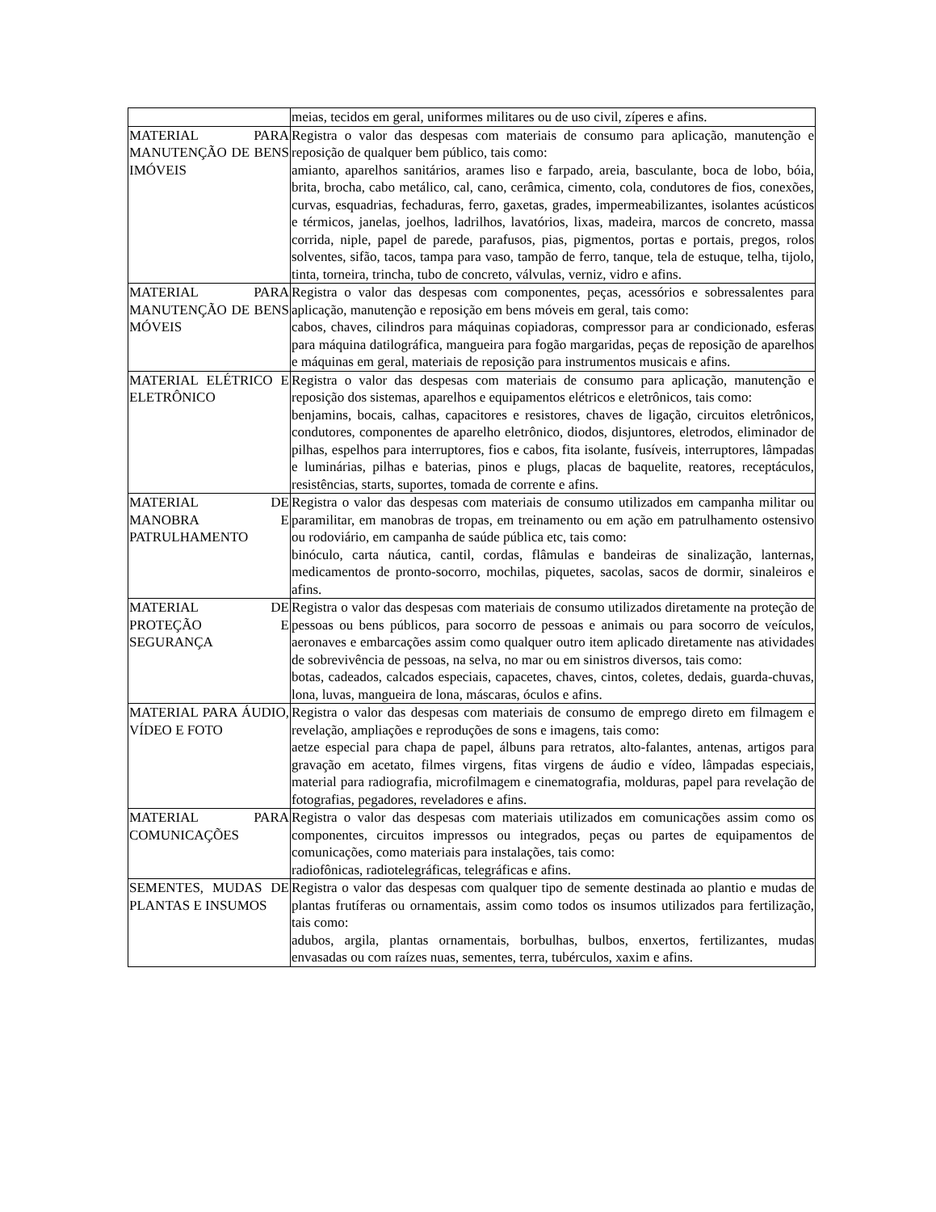| | meias, tecidos em geral, uniformes militares ou de uso civil, zíperes e afins. |
| MATERIAL PARA MANUTENÇÃO DE BENS IMÓVEIS | Registra o valor das despesas com materiais de consumo para aplicação, manutenção e reposição de qualquer bem público, tais como: amianto, aparelhos sanitários, arames liso e farpado, areia, basculante, boca de lobo, bóia, brita, brocha, cabo metálico, cal, cano, cerâmica, cimento, cola, condutores de fios, conexões, curvas, esquadrias, fechaduras, ferro, gaxetas, grades, impermeabilizantes, isolantes acústicos e térmicos, janelas, joelhos, ladrilhos, lavatórios, lixas, madeira, marcos de concreto, massa corrida, niple, papel de parede, parafusos, pias, pigmentos, portas e portais, pregos, rolos solventes, sifão, tacos, tampa para vaso, tampão de ferro, tanque, tela de estuque, telha, tijolo, tinta, torneira, trincha, tubo de concreto, válvulas, verniz, vidro e afins. |
| MATERIAL PARA MANUTENÇÃO DE BENS MÓVEIS | Registra o valor das despesas com componentes, peças, acessórios e sobressalentes para aplicação, manutenção e reposição em bens móveis em geral, tais como: cabos, chaves, cilindros para máquinas copiadoras, compressor para ar condicionado, esferas para máquina datilográfica, mangueira para fogão margaridas, peças de reposição de aparelhos e máquinas em geral, materiais de reposição para instrumentos musicais e afins. |
| MATERIAL ELÉTRICO E ELETRÔNICO | Registra o valor das despesas com materiais de consumo para aplicação, manutenção e reposição dos sistemas, aparelhos e equipamentos elétricos e eletrônicos, tais como: benjamins, bocais, calhas, capacitores e resistores, chaves de ligação, circuitos eletrônicos, condutores, componentes de aparelho eletrônico, diodos, disjuntores, eletrodos, eliminador de pilhas, espelhos para interruptores, fios e cabos, fita isolante, fusíveis, interruptores, lâmpadas e luminárias, pilhas e baterias, pinos e plugs, placas de baquelite, reatores, receptáculos, resistências, starts, suportes, tomada de corrente e afins. |
| MATERIAL DE MANOBRA E PATRULHAMENTO | Registra o valor das despesas com materiais de consumo utilizados em campanha militar ou paramilitar, em manobras de tropas, em treinamento ou em ação em patrulhamento ostensivo ou rodoviário, em campanha de saúde pública etc, tais como: binóculo, carta náutica, cantil, cordas, flâmulas e bandeiras de sinalização, lanternas, medicamentos de pronto-socorro, mochilas, piquetes, sacolas, sacos de dormir, sinaleiros e afins. |
| MATERIAL DE PROTEÇÃO E SEGURANÇA | Registra o valor das despesas com materiais de consumo utilizados diretamente na proteção de pessoas ou bens públicos, para socorro de pessoas e animais ou para socorro de veículos, aeronaves e embarcações assim como qualquer outro item aplicado diretamente nas atividades de sobrevivência de pessoas, na selva, no mar ou em sinistros diversos, tais como: botas, cadeados, calcados especiais, capacetes, chaves, cintos, coletes, dedais, guarda-chuvas, lona, luvas, mangueira de lona, máscaras, óculos e afins. |
| MATERIAL PARA ÁUDIO, VÍDEO E FOTO | Registra o valor das despesas com materiais de consumo de emprego direto em filmagem e revelação, ampliações e reproduções de sons e imagens, tais como: aetze especial para chapa de papel, álbuns para retratos, alto-falantes, antenas, artigos para gravação em acetato, filmes virgens, fitas virgens de áudio e vídeo, lâmpadas especiais, material para radiografia, microfilmagem e cinematografia, molduras, papel para revelação de fotografias, pegadores, reveladores e afins. |
| MATERIAL PARA COMUNICAÇÕES | Registra o valor das despesas com materiais utilizados em comunicações assim como os componentes, circuitos impressos ou integrados, peças ou partes de equipamentos de comunicações, como materiais para instalações, tais como: radiofônicas, radiotelegráficas, telegráficas e afins. |
| SEMENTES, MUDAS DE PLANTAS E INSUMOS | Registra o valor das despesas com qualquer tipo de semente destinada ao plantio e mudas de plantas frutíferas ou ornamentais, assim como todos os insumos utilizados para fertilização, tais como: adubos, argila, plantas ornamentais, borbulhas, bulbos, enxertos, fertilizantes, mudas envasadas ou com raízes nuas, sementes, terra, tubérculos, xaxim e afins. |